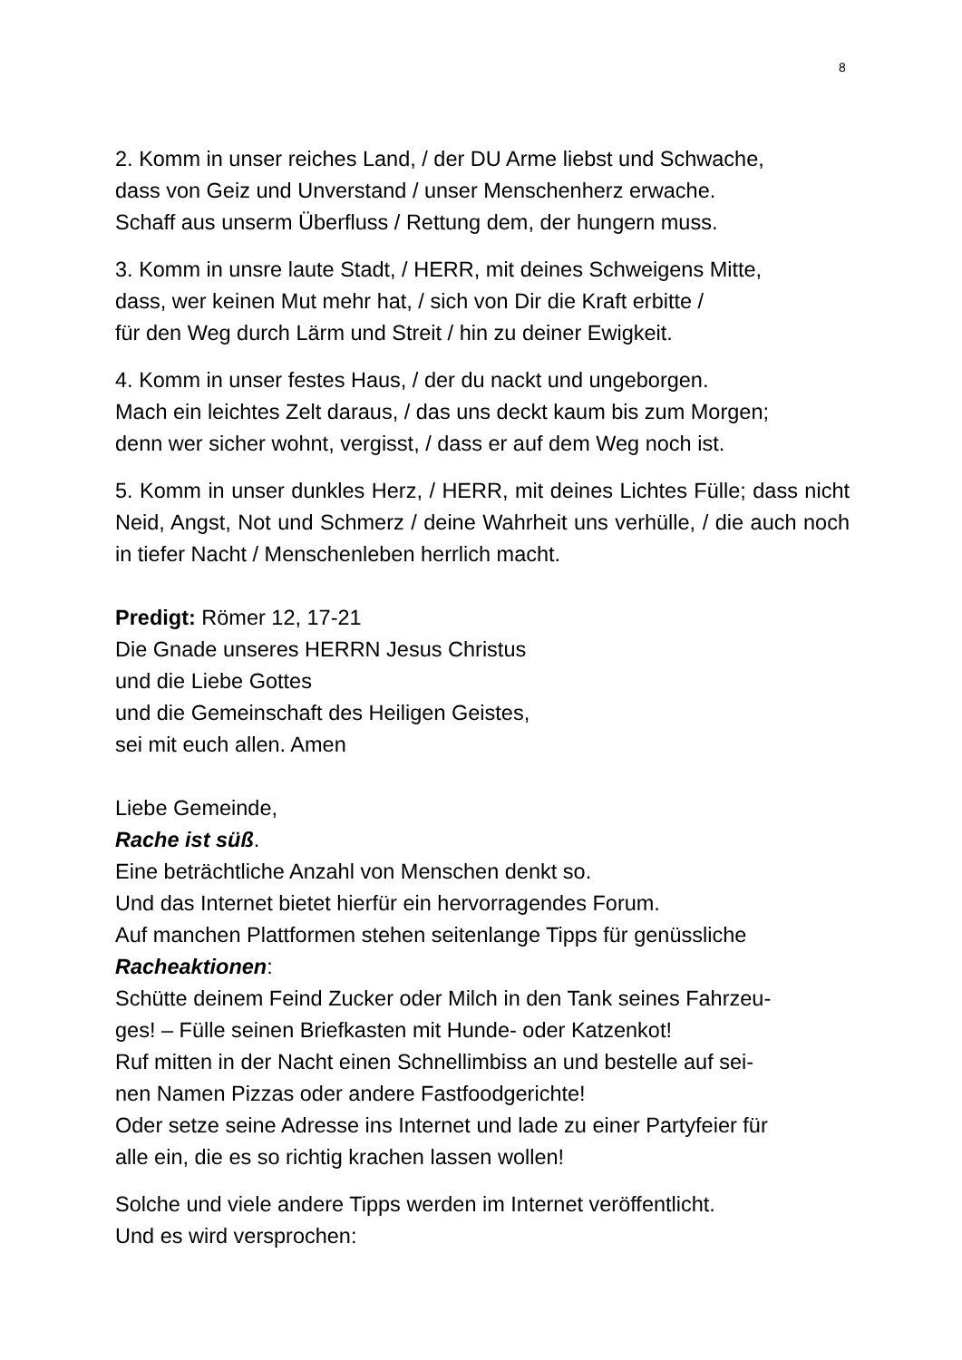8
2. Komm in unser reiches Land, / der DU Arme liebst und Schwache,
dass von Geiz und Unverstand / unser Menschenherz erwache.
Schaff aus unserm Überfluss / Rettung dem, der hungern muss.
3. Komm in unsre laute Stadt, / HERR, mit deines Schweigens Mitte,
dass, wer keinen Mut mehr hat, / sich von Dir die Kraft erbitte /
für den Weg durch Lärm und Streit / hin zu deiner Ewigkeit.
4. Komm in unser festes Haus, / der du nackt und ungeborgen.
Mach ein leichtes Zelt daraus, / das uns deckt kaum bis zum Morgen;
denn wer sicher wohnt, vergisst, / dass er auf dem Weg noch ist.
5. Komm in unser dunkles Herz, / HERR, mit deines Lichtes Fülle; dass nicht Neid, Angst, Not und Schmerz / deine Wahrheit uns verhülle, / die auch noch in tiefer Nacht / Menschenleben herrlich macht.
Predigt: Römer 12, 17-21
Die Gnade unseres HERRN Jesus Christus
und die Liebe Gottes
und die Gemeinschaft des Heiligen Geistes,
sei mit euch allen. Amen
Liebe Gemeinde,
Rache ist süß.
Eine beträchtliche Anzahl von Menschen denkt so.
Und das Internet bietet hierfür ein hervorragendes Forum.
Auf manchen Plattformen stehen seitenlange Tipps für genüssliche
Racheaktionen:
Schütte deinem Feind Zucker oder Milch in den Tank seines Fahrzeu-
ges! – Fülle seinen Briefkasten mit Hunde- oder Katzenkot!
Ruf mitten in der Nacht einen Schnellimbiss an und bestelle auf sei-
nen Namen Pizzas oder andere Fastfoodgerichte!
Oder setze seine Adresse ins Internet und lade zu einer Partyfeier für
alle ein, die es so richtig krachen lassen wollen!
Solche und viele andere Tipps werden im Internet veröffentlicht.
Und es wird versprochen: